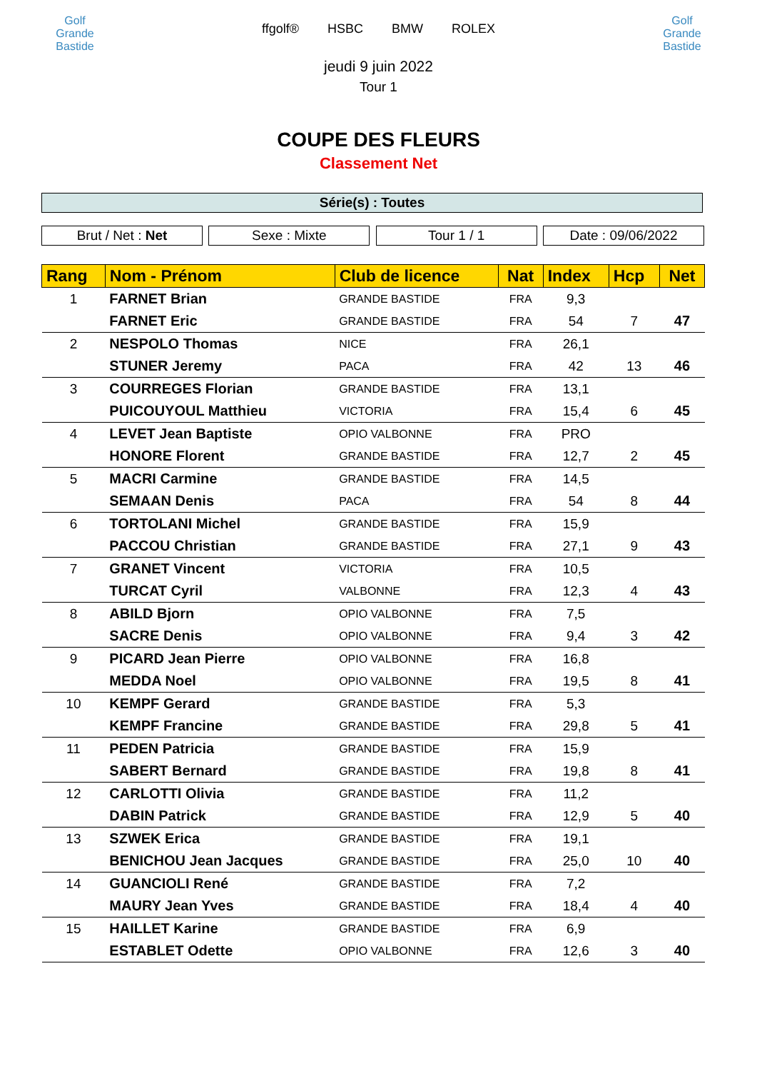Golf
Grande Bastide
ffgolf® HSBC BMW ROLEX
jeudi 9 juin 2022
Tour 1
Golf
Grande Bastide
COUPE DES FLEURS
Classement Net
Série(s) : Toutes
Brut / Net : Net Sexe : Mixte Tour 1 / 1 Date : 09/06/2022
| Rang | Nom - Prénom | Club de licence | Nat | Index | Hcp | Net |
| --- | --- | --- | --- | --- | --- | --- |
| 1 | FARNET Brian | GRANDE BASTIDE | FRA | 9,3 | | |
| | FARNET Eric | GRANDE BASTIDE | FRA | 54 | 7 | 47 |
| 2 | NESPOLO Thomas | NICE | FRA | 26,1 | | |
| | STUNER Jeremy | PACA | FRA | 42 | 13 | 46 |
| 3 | COURREGES Florian | GRANDE BASTIDE | FRA | 13,1 | | |
| | PUICOUYOUL Matthieu | VICTORIA | FRA | 15,4 | 6 | 45 |
| 4 | LEVET Jean Baptiste | OPIO VALBONNE | FRA | PRO | | |
| | HONORE Florent | GRANDE BASTIDE | FRA | 12,7 | 2 | 45 |
| 5 | MACRI Carmine | GRANDE BASTIDE | FRA | 14,5 | | |
| | SEMAAN Denis | PACA | FRA | 54 | 8 | 44 |
| 6 | TORTOLANI Michel | GRANDE BASTIDE | FRA | 15,9 | | |
| | PACCOU Christian | GRANDE BASTIDE | FRA | 27,1 | 9 | 43 |
| 7 | GRANET Vincent | VICTORIA | FRA | 10,5 | | |
| | TURCAT Cyril | VALBONNE | FRA | 12,3 | 4 | 43 |
| 8 | ABILD Bjorn | OPIO VALBONNE | FRA | 7,5 | | |
| | SACRE Denis | OPIO VALBONNE | FRA | 9,4 | 3 | 42 |
| 9 | PICARD Jean Pierre | OPIO VALBONNE | FRA | 16,8 | | |
| | MEDDA Noel | OPIO VALBONNE | FRA | 19,5 | 8 | 41 |
| 10 | KEMPF Gerard | GRANDE BASTIDE | FRA | 5,3 | | |
| | KEMPF Francine | GRANDE BASTIDE | FRA | 29,8 | 5 | 41 |
| 11 | PEDEN Patricia | GRANDE BASTIDE | FRA | 15,9 | | |
| | SABERT Bernard | GRANDE BASTIDE | FRA | 19,8 | 8 | 41 |
| 12 | CARLOTTI Olivia | GRANDE BASTIDE | FRA | 11,2 | | |
| | DABIN Patrick | GRANDE BASTIDE | FRA | 12,9 | 5 | 40 |
| 13 | SZWEK Erica | GRANDE BASTIDE | FRA | 19,1 | | |
| | BENICHOU Jean Jacques | GRANDE BASTIDE | FRA | 25,0 | 10 | 40 |
| 14 | GUANCIOLI René | GRANDE BASTIDE | FRA | 7,2 | | |
| | MAURY Jean Yves | GRANDE BASTIDE | FRA | 18,4 | 4 | 40 |
| 15 | HAILLET Karine | GRANDE BASTIDE | FRA | 6,9 | | |
| | ESTABLET Odette | OPIO VALBONNE | FRA | 12,6 | 3 | 40 |